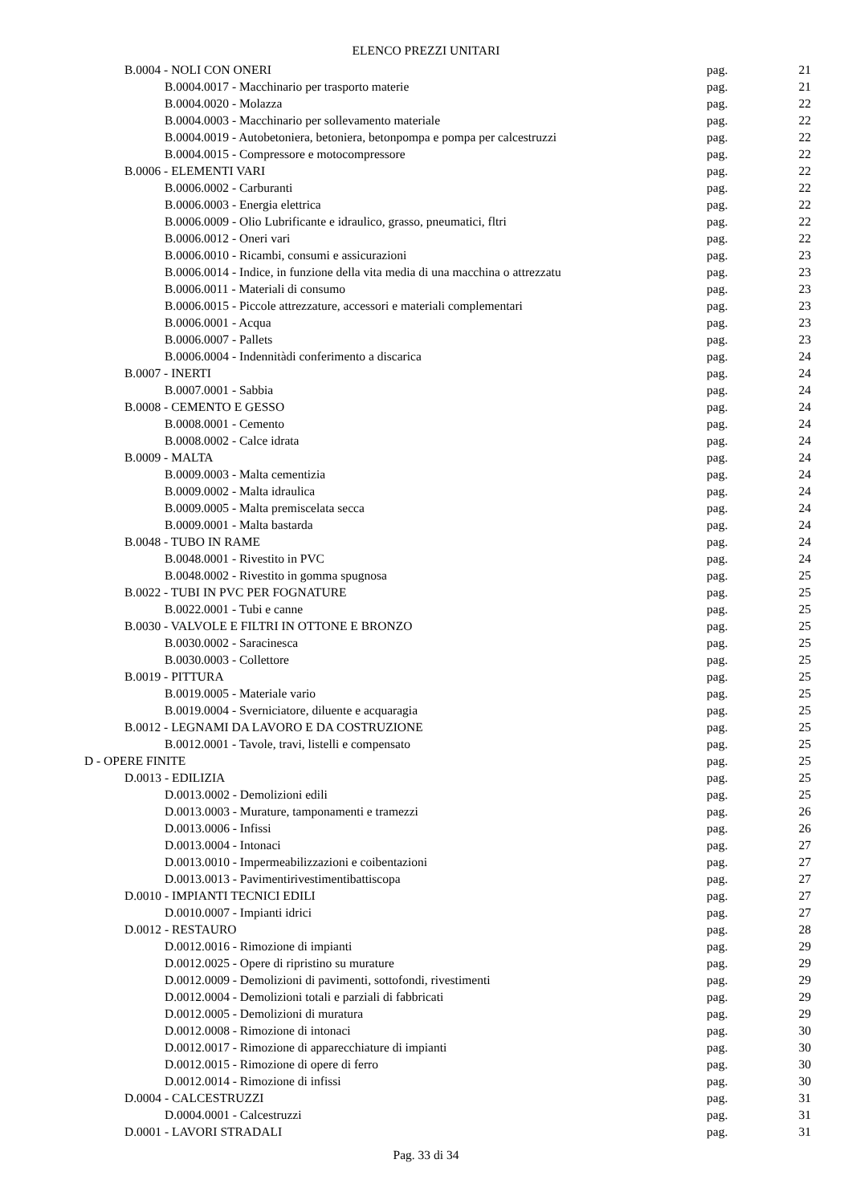ELENCO PREZZI UNITARI
| B.0004 - NOLI CON ONERI | pag. | 21 |
| B.0004.0017 - Macchinario per trasporto materie | pag. | 21 |
| B.0004.0020 - Molazza | pag. | 22 |
| B.0004.0003 - Macchinario per sollevamento materiale | pag. | 22 |
| B.0004.0019 - Autobetoniera, betoniera, betonpompa e pompa per calcestruzzi | pag. | 22 |
| B.0004.0015 - Compressore e motocompressore | pag. | 22 |
| B.0006 - ELEMENTI VARI | pag. | 22 |
| B.0006.0002 - Carburanti | pag. | 22 |
| B.0006.0003 - Energia elettrica | pag. | 22 |
| B.0006.0009 - Olio Lubrificante e idraulico, grasso, pneumatici, fltri | pag. | 22 |
| B.0006.0012 - Oneri vari | pag. | 22 |
| B.0006.0010 - Ricambi, consumi e assicurazioni | pag. | 23 |
| B.0006.0014 - Indice, in funzione della vita media di una macchina o attrezzatu | pag. | 23 |
| B.0006.0011 - Materiali di consumo | pag. | 23 |
| B.0006.0015 - Piccole attrezzature, accessori e materiali complementari | pag. | 23 |
| B.0006.0001 - Acqua | pag. | 23 |
| B.0006.0007 - Pallets | pag. | 23 |
| B.0006.0004 - Indennitàdi conferimento a discarica | pag. | 24 |
| B.0007 - INERTI | pag. | 24 |
| B.0007.0001 - Sabbia | pag. | 24 |
| B.0008 - CEMENTO E GESSO | pag. | 24 |
| B.0008.0001 - Cemento | pag. | 24 |
| B.0008.0002 - Calce idrata | pag. | 24 |
| B.0009 - MALTA | pag. | 24 |
| B.0009.0003 - Malta cementizia | pag. | 24 |
| B.0009.0002 - Malta idraulica | pag. | 24 |
| B.0009.0005 - Malta premiscelata secca | pag. | 24 |
| B.0009.0001 - Malta bastarda | pag. | 24 |
| B.0048 - TUBO IN RAME | pag. | 24 |
| B.0048.0001 - Rivestito in PVC | pag. | 24 |
| B.0048.0002 - Rivestito in gomma spugnosa | pag. | 25 |
| B.0022 - TUBI IN PVC PER FOGNATURE | pag. | 25 |
| B.0022.0001 - Tubi e canne | pag. | 25 |
| B.0030 - VALVOLE E FILTRI IN OTTONE E BRONZO | pag. | 25 |
| B.0030.0002 - Saracinesca | pag. | 25 |
| B.0030.0003 - Collettore | pag. | 25 |
| B.0019 - PITTURA | pag. | 25 |
| B.0019.0005 - Materiale vario | pag. | 25 |
| B.0019.0004 - Sverniciatore, diluente e acquaragia | pag. | 25 |
| B.0012 - LEGNAMI DA LAVORO E DA COSTRUZIONE | pag. | 25 |
| B.0012.0001 - Tavole, travi, listelli e compensato | pag. | 25 |
| D - OPERE FINITE | pag. | 25 |
| D.0013 - EDILIZIA | pag. | 25 |
| D.0013.0002 - Demolizioni edili | pag. | 25 |
| D.0013.0003 - Murature, tamponamenti e tramezzi | pag. | 26 |
| D.0013.0006 - Infissi | pag. | 26 |
| D.0013.0004 - Intonaci | pag. | 27 |
| D.0013.0010 - Impermeabilizzazioni e coibentazioni | pag. | 27 |
| D.0013.0013 - Pavimentirivestimentibattiscopa | pag. | 27 |
| D.0010 - IMPIANTI TECNICI EDILI | pag. | 27 |
| D.0010.0007 - Impianti idrici | pag. | 27 |
| D.0012 - RESTAURO | pag. | 28 |
| D.0012.0016 - Rimozione di impianti | pag. | 29 |
| D.0012.0025 - Opere di ripristino su murature | pag. | 29 |
| D.0012.0009 - Demolizioni di pavimenti, sottofondi, rivestimenti | pag. | 29 |
| D.0012.0004 - Demolizioni totali e parziali di fabbricati | pag. | 29 |
| D.0012.0005 - Demolizioni di muratura | pag. | 29 |
| D.0012.0008 - Rimozione di intonaci | pag. | 30 |
| D.0012.0017 - Rimozione di apparecchiature di impianti | pag. | 30 |
| D.0012.0015 - Rimozione di opere di ferro | pag. | 30 |
| D.0012.0014 - Rimozione di infissi | pag. | 30 |
| D.0004 - CALCESTRUZZI | pag. | 31 |
| D.0004.0001 - Calcestruzzi | pag. | 31 |
| D.0001 - LAVORI STRADALI | pag. | 31 |
Pag. 33 di 34